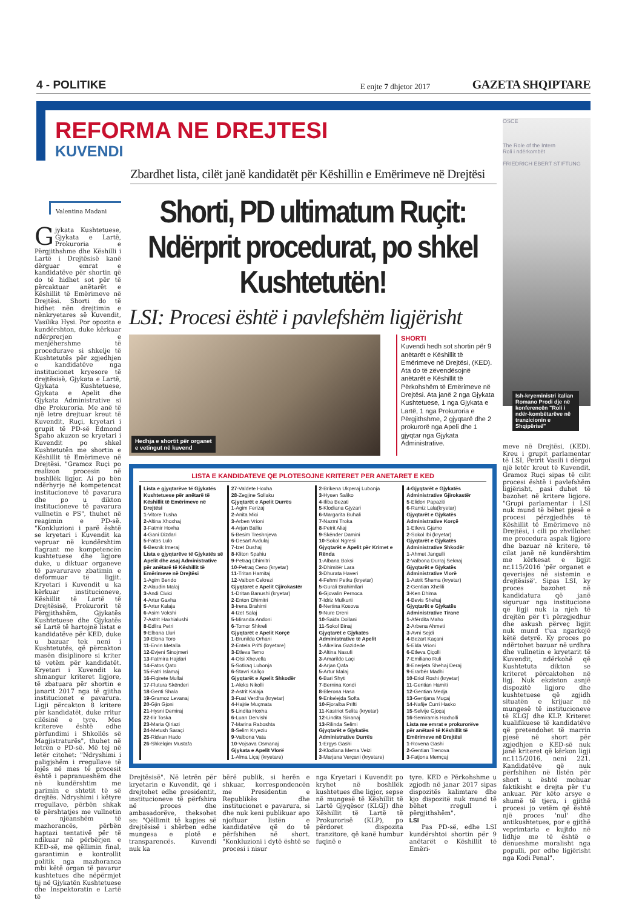4 - POLITIKE E enjte 7 dhjetor 2017 GAZETA SHQIPTARE
REFORMA NE DREJTESI
KUVENDI
Zbardhet lista, cilët janë kandidatët për Këshillin e Emërimeve në Drejtësi
Valentina Madani
Gjykata Kushtetuese, Gjykata e Lartë, Prokuroria e Përgjithshme dhe Këshilli i Lartë i Drejtësisë kanë dërguar emrat e kandidatëve për shortin që do të hidhet sot për të përcaktuar anëtarët e Këshillit të Emërimeve në Drejtësi. Shorti do të hidhet nën drejtimin e nënkryetares së Kuvendit, Vasilika Hysi. Por opozita e kundërshton, duke kërkuar ndërprerjen e menjëhershme të procedurave si shkelje të Kushtetutës për zgjedhjen e kandidatëve nga institucionet kryesore të drejtësisë, Gjykata e Lartë, Gjykata Kushtetuese, Gjykata e Apelit dhe Gjykata Administrative si dhe Prokuroria. Me anë të një letre drejtuar kreut të Kuvendit, Ruçi, kryetari i grupit të PD-së Edmond Spaho akuzon se kryetari i Kuvendit po shkel Kushtetutën me shortin e Këshillit të Emërimeve në Drejtësi. "Gramoz Ruçi po realizon procesin në boshllëk ligjor. Ai po bën ndërhyrje në kompetencat institucioneve të pavarura dhe po u dikton institucioneve të pavarura vullnetin e PS", thuhet në reagimin e PD-së. "Konkluzioni i parë është se kryetari i Kuvendit ka vepruar në kundërshtim flagrant me kompetencën kushtetuese dhe ligjore duke, u diktuar organeve të pavarurave zbatimin e deformuar të ligjit. Kryetari i Kuvendit u ka kërkuar institucioneve, Këshillit të Lartë të Drejtësisë, Prokurorit të Përgjithshëm, Gjykatës Kushtetuese dhe Gjykatës së Lartë të hartojnë listat e kandidatëve për KED, duke u bazuar tek neni i Kushtetutës, që përcakton masën disiplinore si kriter të vetëm për kandidatët. Kryetari i Kuvendit ka shmangur kriteret ligjore, të zbatuara për shortin e janarit 2017 nga të gjitha institucionet e pavarura. Ligji përcakton 8 kritere për kandidatët, duke rritur cilësinë e tyre. Mes kritereve është edhe përfundimi i Shkollës së Magjistraturës", thuhet në letrën e PD-së. Më tej në letër citohet: "Ndryshimi i paligjshëm i rregullave të lojës në mes të procesit është i papranueshëm dhe në kundërshtim me parimin e shtetit të së drejtës. Ndryshimi i këtyre rregullave, përbën shkak të përshtatjes me vullnetin e njëanshëm të mazhorancës, përbën haptazi tentativë për të ndikuar në përbërjen e KED-së, me qëllimin final, garantimin e kontrollit politik nga mazhoranca mbi këtë organ të pavarur kushtetues dhe nëpërmjet tij në Gjykatën Kushtetuese dhe Inspektoratin e Lartë të
Shorti, PD ultimatum Ruçit: Ndërprit procedurat, po shkel Kushtetutën!
LSI: Procesi është i pavlefshëm ligjërisht
Hedhja e shortit për organet
e vetingut në kuvend
SHORTI
Kuvendi hedh sot shortin për 9 anëtarët e Këshillit të Emërimeve në Drejtësi, (KED). Ata do të zëvendësojnë anëtarët e Këshillit të Përkohshëm të Emërimeve në Drejtësi. Ata janë 2 nga Gjykata Kushtetuese, 1 nga Gjykata e Lartë, 1 nga Prokuroria e Përgjithshme, 2 gjyqtarë dhe 2 prokurorë nga Apeli dhe 1 gjyqtar nga Gjykata Administrative.
LISTA E KANDIDATEVE QE PLOTESOJNE KRITERET PER ANETARET E KED
Lista e gjyqtarëve të Gjykatës Kushtetuese për anëtarë të Këshillit të Emërimeve në Drejtësi
1-Vitore Tusha
2-Altina Xhoxhaj
3-Fatmir Hoxha
4-Gani Dizdari
5-Fatos Lulo
6-Besnik Imeraj
Lista e gjyqtarëve të Gjykatës së Apelit dhe asaj Administrative për anëtarë të Këshillit të Emërimeve në Drejtësi
1-Agim Bendo
2-Alaudin Malaj
3-Andi Civici
4-Artur Gaxha
5-Artur Kalaja
6-Asim Vokshi
7-Astrit Haxhialushi
8-Edlira Petri
9-Elbana Lluri
10-Elona Toro
11-Ervin Metalla
12-Evjeni Sinojmeri
13-Fatmira Hajdari
14-Fatos Qato
15-Fatri Islamaj
16-Fiqirete Mullai
17-Flutura Skënderi
18-Genti Shala
19-Gramoz Levanaj
20-Gjin Gjoni
21-Hysni Demiraj
22-Ilir Toska
23-Maria Qiriazi
24-Metush Saraçi
25-Ridvan Hado
26-Shkëlqim Mustafa
27-Valdete Hoxha
28-Zegjine Sollaku
Gjyqtarët e Apelit Durrës
1-Agim Ferizaj
2-Anita Mici
3-Arben Vrioni
4-Arjan Balliu
5-Besim Treshnjeva
6-Desart Avdulaj
7-Izet Dushaj
8-Kliton Spahiu
9-Petraq Dhimitri
10-Petraq Ceno (kryetar)
11-Tritan Hamitaj
12-Valbon Cekrezi
Gjyqtaret e Apelit Gjirokastër
1-Dritan Banushi (kryetar)
2-Enton Dhimitri
3-Irena Brahimi
4-Izet Salaj
5-Miranda Andoni
6-Tomor Shkreli
Gjyqtarët e Apelit Korçë
1-Brunilda Orhani
2-Entela Prifti (kryetare)
3-Etleva Temo
4-Olsi Xhevella
5-Sotiraq Lubonja
6-Stavri Kallço
Gjyqtarët e Apelit Shkodër
1-Aleks Nikolli
2-Astrit Kalaja
3-Fuat Verdha (kryetar)
4-Hajrie Muçmata
5-Lindita Hoxha
6-Luan Dervishi
7-Marina Raboshta
8-Selim Kryeziu
9-Valbona Vata
10-Vojsava Osmanaj
Gjykata e Apelit Vlorë
1-Alma Liçaj (kryetare)
2-Brikena Ukperaj Lubonja
3-Hysen Saliko
4-Iliba Bezati
5-Klodiana Gjyzari
6-Margarita Buhali
7-Nazmi Troka
8-Petrit Aliaj
9-Skënder Damini
10-Sokol Ngresi
Gjyqtarët e Apelit për Krimet e Rënda
1-Albana Boksi
2-Dhimitër Lara
3-Dhurata Haveri
4-Fehmi Petku (kryetar)
5-Gurali Brahimllari
6-Gjovalin Pernoca
7-Idriz Mulkurti
8-Nertina Kosova
9-Nure Dreni
10-Saida Dollani
11-Sokol Binaj
Gjyqtarët e Gjykatës Administrative të Apelit
1-Alkelina Gazidede
2-Altina Nasufi
3-Amarildo Laçi
4-Arjan Qafa
5-Artur Malaj
6-Bari Shyti
7-Bernina Kondi
8-Blerona Hasa
9-Enkelejda Softa
10-Fjoralba Prifti
11-Kastriot Selita (kryetar)
12-Lindita Sinanaj
13-Rilinda Selimi
Gjyqtarët e Gjykatës Administrative Durrës
1-Ergys Gashi
2-Klodiana Mema Veizi
3-Marjana Verçani (kryetare)
4-Gjyqtarët e Gjykatës Administrative Gjirokastër
5-Elidon Papaziti
6-Ramiz Lala(kryetar)
Gjyqtarët e Gjykatës Administrative Korçë
1-Etleva Gjamo
2-Sokol Ibi (kryetar)
Gjyqtarët e Gjykatës Administrative Shkodër
1-Ahmet Jangulli
2-Valbona Durraj Seknaj
Gjyqtarët e Gjykatës Administrative Vlorë
1-Astrit Shema (kryetar)
2-Gentian Xhelili
3-Ken Dhima
4-Bevis Shehaj
Gjyqtarët e Gjykatës Administrative Tiranë
1-Afërdita Maho
2-Arbena Ahmeti
3-Avni Sejdi
4-Bezart Kaçani
5-Elda Vrioni
6-Etleva Çiçolli
7-Emiliano Ruli
8-Enerjeta Shehaj Deraj
9-Erarbër Madhi
10-Eriol Roshi (kryetar)
11-Gentian Hamiti
12-Gentian Medja
13-Gentjana Muçaj
14-Nafije Curri Hasko
15-Selvije Gjoçaj
16-Semiramis Hoxholli
Lista me emrat e prokurorëve për anëtarë të Këshillit të Emërimeve në Drejtësi
1-Rovena Gashi
2-Gentian Trenova
3-Fatjona Memçaj
Drejtësisë". Në letrën për kryetarin e Kuvendit, që i drejtohet edhe presidentit, institucioneve të përfshira në proces dhe ambasadorëve, theksohet se: "Qëllimit të kapjes së drejtësisë i shërben edhe mungesa e plotë e transparencës. Kuvendi nuk ka
bërë publik, si herën e shkuar, korrespondencën me Presidentin e Republikës dhe institucionet e pavarura, si dhe nuk keni publikuar apo njoftuar listën e kandidatëve që do të përfshihen në short. "Konkluzioni i dytë është se procesi i nisur
nga Kryetari i Kuvendit po kryhet në boshllëk kushtetues dhe ligjor, sepse në mungesë të Këshillit të Lartë Gjyqësor (KLGJ) dhe Këshillit të Lartë të Prokurorisë (KLP), po përdoret dispozita tranzitore, që kanë humbur fuqinë e
tyre. KED e Përkohshme u zgjodh në janar 2017 sipas dispozitës kalimtare dhe kjo dispozitë nuk mund të bëhet rregull i përgjithshëm".
LSI
Pas PD-së, edhe LSI kundërshtoi shortin për 9 anëtarët e Këshillit të Emëri-
OSCE
The Role of the Intern
Roli i ndërkombët
FRIEDRICH EBERT STIFTUNG
Ish-kryeministri italian Romano Prodi dje në konferencën "Roli i ndër-kombëtarëve në tranzicionin e Shqipërisë"
meve në Drejtësi, (KED). Kreu i grupit parlamentar të LSI, Petrit Vasili i dërgoi një letër kreut të Kuvendit, Gramoz Ruçi sipas të cilit procesi është i pavlefshëm ligjërisht, pasi duhet të bazohet në kritere ligjore. "Grupi parlamentar i LSI nuk mund të bëhet pjesë e procesi përzgjedhës të Këshillit të Emërimeve në Drejtësi, i cili po zhvillohet me procedura aspak ligjore dhe bazuar në kritere, të cilat janë në kundërshtim me kërkesat e ligjit nr.115/2016 'për organet e qeverisjes në sistemin e drejtësisë'. Sipas LSI, ky proces bazohet në kandidatura që janë siguruar nga institucione që ligji nuk ia njeh të drejtën për t'i përzgjedhur dhe askush përveç ligjit nuk mund t'ua ngarkojë këtë detyrë. Ky proces po ndërtohet bazuar në urdhra dhe vullnetin e kryetarit të Kuvendit, ndërkohë që Kushtetuta dikton se kriteret përcaktohen në ligj. Nuk ekziston asnjë dispozitë ligjore dhe kushtetuese që zgjidh situatën e krijuar në mungesë të institucioneve të KLGJ dhe KLP. Kriteret kualifikuese të kandidatëve që pretendohet të marrin pjesë në short për zgjedhjen e KED-së nuk janë kriteret që kërkon ligji nr.115/2016, neni 221. Kandidatëve që nuk përfshihen në listën për short u është mohuar faktikisht e drejta për t'u ankuar. Për këto arsye e shumë të tjera, i gjithë procesi jo vetëm që është një proces 'nul' dhe antikushtetues, por e gjithë veprimtaria e kujtdo në lidhje me të është e dënueshme moralisht nga populli, por edhe ligjërisht nga Kodi Penal".